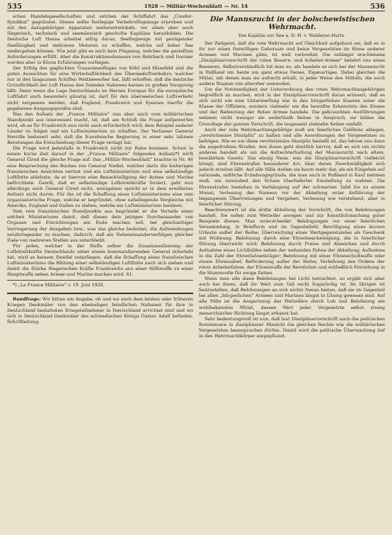535 1928 — Militär-Wochenblatt — Nr. 14 536
schen Handelsgesellschaften und solchen der Schiffahrt das „Condor-Syndikat“ gegründet. Dieses sollte festlegige Verkehrsflugzeuge erproben und mit den dazugehörigen Apparaten weiterentwickeln, vor allem aber auch fliegerisch, technisch und seemännisch geschulte Kapitäne heranbilden. Die Deutsche Luft Hansa arbeitet eifrig daran, Seeflugzeuge mit genügender Seefähigkeit und mehreren Motoren zu schaffen, welche auf hoher See niedergehen können. Wie jetzt gibt es noch kein Flugzeug, welches die gestellten Anforderungen erfüllt. Aber die Konstruktionsbureaus von Rohrbach und Dornier werden aber in Kürze Erfahrungen vorliegen.
Der Erfolg des geglückten Transozeanfluges von Köhl und Hünefeld und die guten Aussichten für eine Wirtschaftlichkeit des Überseeluftverkehrs, welcher nur in den längsamen Schiffen Wettbewerber hat, läßt erhoffen, daß die deutsche Gründlichkeit der Luft Hansa den fremden Nationen keinen zu großen Vorsprung läßt. Denn wenn die Lage Deutschlands im Herzen Europas für die europäische Luftfahrt auch besonders günstig ist, darf für den überseeischen Luftverkehr nicht vergessen werden, daß England, Frankreich und Spanien hierfür die gegebenen Ausgangspunkte sind.
Was den Aufsatz der „France Militaire“ nun aber auch vom militärischen Standpunkt aus interessant macht, ist, daß am Schluß die Frage aufgeworfen wird, ob es für Frankreich nun nicht auch erforderlich wird, dem Beispiel anderer Länder zu folgen und ein Luftministerium zu schaffen. Der Verfasser General Fonville bedauert sehr, daß die französische Regierung in einer sehr lahmen Beratungen die Entscheidung dieser Frage vertagt hat.
Die Frage wird jedenfalls in Frankreich nicht zur Ruhe kommen. Schon in einem kurze Zeit darauf in der „France Militaire“ folgenden Aufsatz*) wirft General Girod die gleiche Frage auf. Das „Militär-Wochenblatt“ brachte in Nr. 46 eine Besprechung des Buches von General Nießel, welcher darin die bisherigen französischen Ansichten vertrat und ein Luftministerium und eine selbständige Luftflotte ablehnte, da er hiervon eine Benachteiligung der Armee und Marine befürchtete. Gewiß, daß er selbständige Luftstreitkräfte fordert, geht nun allerdings auch General Girod nicht, wenigstens spricht er in dem erwähnten Aufsatz nicht davon. Für ihn ist die Schaffung eines Luftministeriums eine rein organisatorische Frage, welche er begründet, ohne naheliegende Vergleiche mit Amerika, England und Italien zu ziehen, welche ein Luftministerium besitzen.
Vom rein französischen Standpunkte aus begründet er die Vorteile eines solchen Ministeriums damit, daß dieses dem jetzigen Durcheinander von Organen und Einrichtungen ein Ende machen soll, bei gleichzeitiger Verringerung der Ausgaben bzw., was das gleiche bedeutet, die Aufwendungen nutzbringender zu machen, dadurch, daß ein Nebeneinanderverfolgen gleicher Ziele von mehreren Stellen aus unterbleibt.
Für jeden, welcher in der Waffe selber die Zusammenfassung der Luftstreitkräfte Deutschlands unter einem kommandierenden General miterlebt hat, wird es keinem Zweifel unterliegen, daß die Schaffung eines französischen Luftministeriums die Bildung einer selbständigen Luftflotte nach sich ziehen und damit die Stärke fliegerischen Kräfte Frankreichs aus einer Hilfswaffe zu einer Hauptwaffe neben Armee und Marine machen wird. 61.
*) „La France Militaire“ v. 19. Juni 1928.
Rundfrage: Wir bitten um Angabe, ob und wo noch dem letzten oder früheren Kriegen Denkmäler von den ehemaligen feindlichen Nationen für ihre in Deutschland bestatteten Kriegsteilnehmer in Deutschland errichtet sind und wo sich in Deutschland Denkmäler des schwedischen Königs Gustav Adolf befinden. Schriftleitung.
Die Mannszucht in der bolschewistischen Wehrmacht.
Von Kapitän zur See a. D. H. v. Waldeyer-Hartz.
Der Zeitgeist, daß die rote Wehrmacht auf Gleichheit aufgebaut sei, daß es in ihr nur einen freiwilligen Gehorsam und keine Vorgesetzten im Sinne anderer Armeen und Marinen gäbe, ist weit verbreitet. Die unlängst erschienene „Disziplinarvorschrift der roten Bauern- und Arbeiter-Armee“ belehrt uns eines Besseren. Selbstverständlich tut man so, als handele es sich bei der Mannszucht in Rußland um heute um ganz etwas Neues, Eigenartiges. Dabei gleichen die Mittel, mit denen man sie aufrecht erhält, in jeder Weise den Mitteln, die auch andere Staaten von altersher anwenden.
Um die Notwendigkeit der Unterordnung den roten Wehrmachtangehörigen begreiflich zu machen, wird in der Disziplinarvorschrift daran erinnert, daß es sich nicht um eine Unterwerfung wie in den bürgerlichen Staaten unter die Klasse der Offiziere, sondern vielmehr um die bewußte Erkenntnis des Sinnes und der Bedeutung der Roten Armee handele. Die gebrauchten Ausführungen nehmen nicht weniger als anderthalb Seiten in Anspruch, sie bilden die Grundlage der ganzen Vorschrift, die insgesamt siebzehn Seiten umfaßt.
Auch der rote Wehrmachtangehörige muß ein feierliches Gelöbnis ablegen, „revolutionäre Disziplin“ zu halten und alle Anordnungen der Vorgesetzten zu befolgen. Wie es um diese revolutionäre Disziplin bestellt ist, das lehren uns dann die angedrohten Strafen. Aus ihnen geht deutlich hervor, daß es sich um nichts anderes handelt als um die Aufrechterhaltung der Mannszucht nach altem, bewährtem Gesetz. Das einzig Neue, was die Disziplinarvorschrift vielleicht bringt, sind Ehrenstrafen besonderer Art, über deren Zweckmäßigkeit sich jedoch streiten läßt. Auf alle Fälle stellen sie kaum mehr dar, als ein Eingehen auf nationale, mißliche Erziehungsgründe, die man auch in Rußland in Kauf nehmen muß, um zumindest den Schein überlieferter Einstellung zu wahren. Die Ehrenstrafen bestehen in Verhängung auf der schwarzen Tafel bis zu einem Monat; Verlesung des Namens vor der Abteilung unter Anführung der begangenen Übertretungen und Vergehen; Verlesung wie vorstehend, aber in feierlicher Sitzung.
Beachtenswert ist die dritte Abteilung der Vorschrift, die von Belohnungen handelt. Sie sollen zum Wetteifer anregen und zur Kenntlichmachung guter Beispiele dienen. Man unterscheidet: Belobigungen vor einer feierlichen Versammlung, in Briefform und im Tagesbefehl; Bewilligung eines kurzen Urlaubs außer der Reihe; Überreichung eines Wertgegenstandes als Geschenk mit Widmung; Belohnung durch eine Ehrenbescheinigung, die in feierlicher Sitzung überreicht wird; Belohnung durch Preise und Abzeichen und durch Aufnahme eines Lichtbildes neben der wehenden Fahne der Abteilung; Aufnahme in die Zahl der Ehrenfahnenträger; Belohnung mit einer Ehrenschußwaffe oder einem Ehrensäbel; Beförderung außer der Reihe; Verleihung des Ordens der roten Arbeiterfahne, der Ehrenwaffe der Revolution und schließlich Einreihung in die Stammrolle für ewige Zeiten.
Wenn man alle diese Belohnungen bei Licht betrachtet, so ergibt sich aber auch bei ihnen, daß ihr Wert zum Teil recht fragwürdig ist. Im übrigen ist festzustellen, daß Belohnungen an sich nichts Neues bieten, daß sie im Gegenteil bei allen „bürgerlichen“ Armeen und Marinen längst in Übung gewesen sind. Auf alle Fälle ist die Anspornung des Wetteifers durch Lob und Belohnung ein wohlbekanntes Mittel, dessen Wert jeder Vorgesetzte selbst streng monarchischer Richtung längst erkannt hat.
Sehr bedeutungsvoll ist nun, daß laut Disziplinarvorschrift auch die politischen Kommissare in disziplinarer Hinsicht die gleichen Rechte wie die militärischen Vorgesetzten beanspruchen dürfen. Damit wird die politische Überwachung tief in den Wehrmachtkörper eingepflanzt.